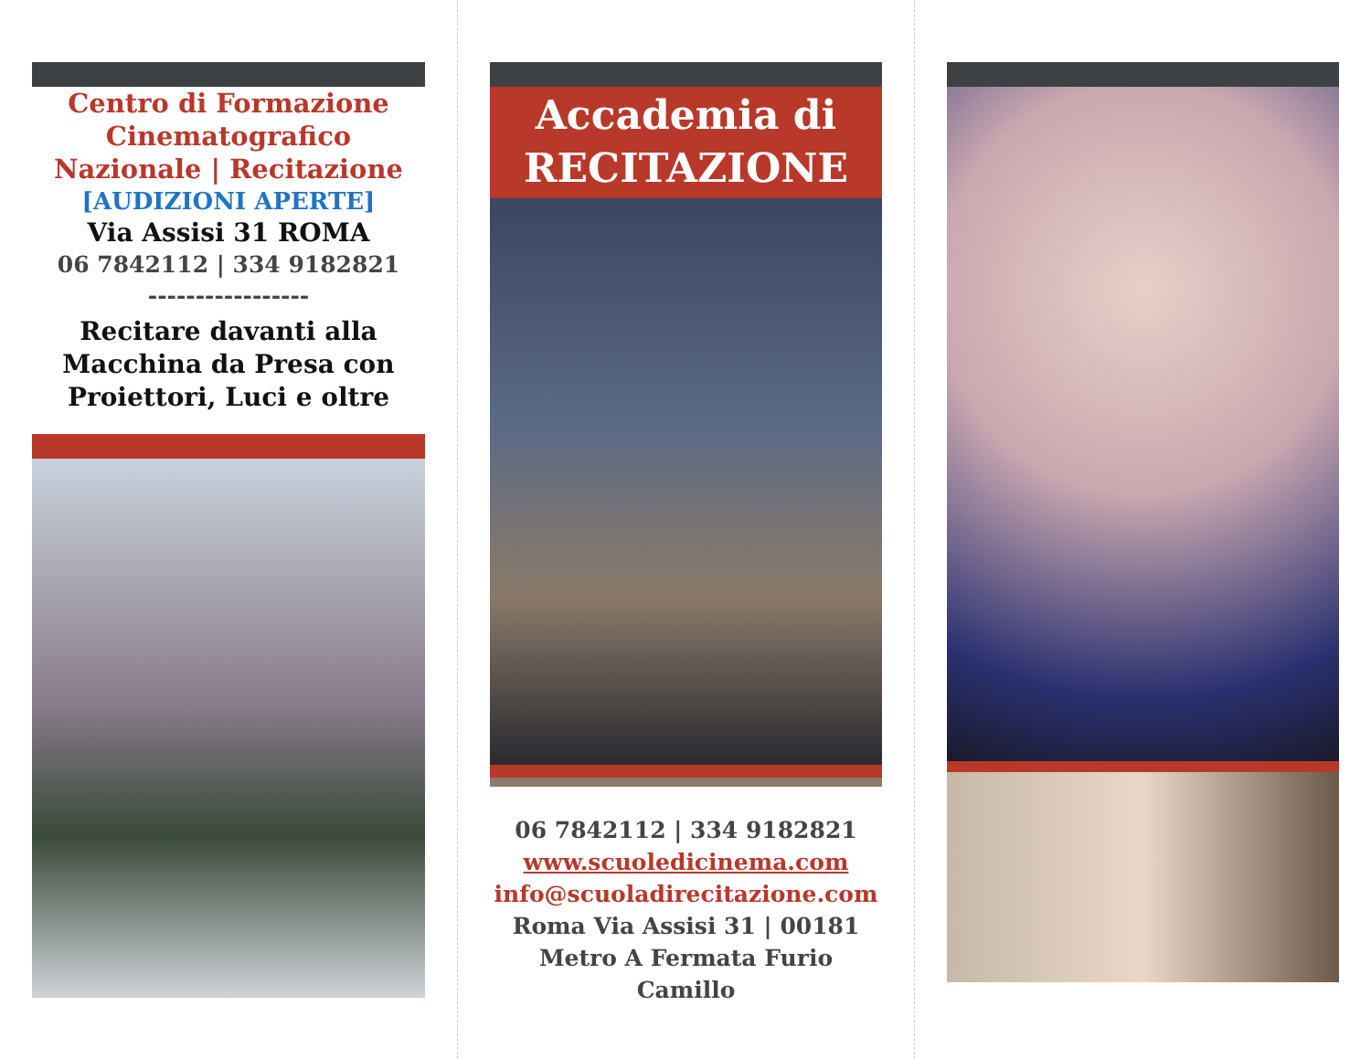Centro di Formazione Cinematografico Nazionale | Recitazione
[AUDIZIONI APERTE]
Via Assisi 31 ROMA
06 7842112 | 334 9182821
-----------------
Recitare davanti alla Macchina da Presa con Proiettori, Luci e oltre
Accademia di
RECITAZIONE
06 7842112 | 334 9182821
www.scuoledicinema.com
info@scuoladirecitazione.com
Roma Via Assisi 31 | 00181
Metro A Fermata Furio Camillo